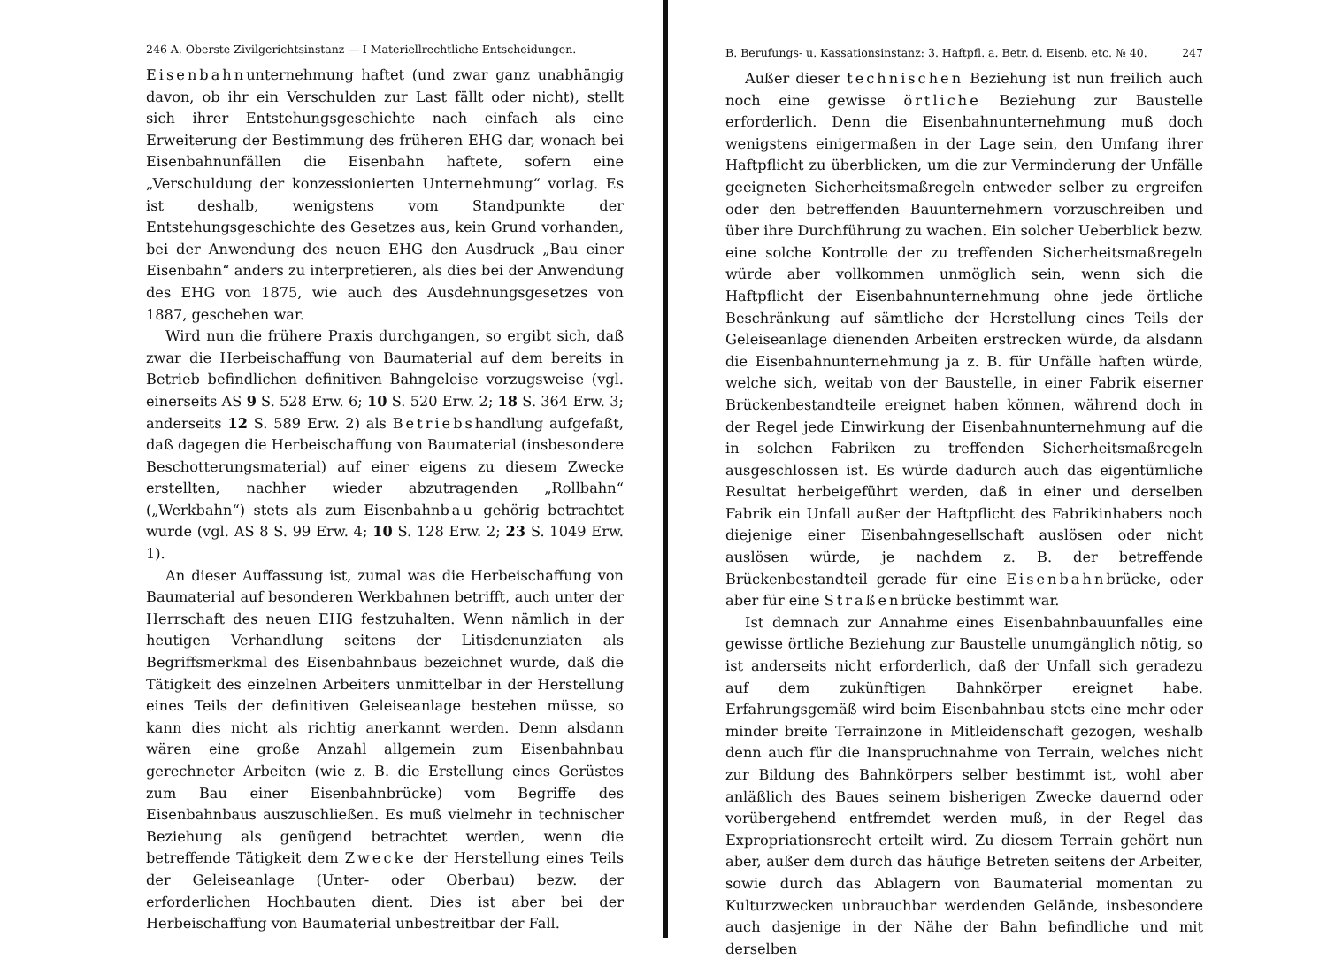246 A. Oberste Zivilgerichtsinstanz — I Materiellrechtliche Entscheidungen.
Eisenbahnunternehmung haftet (und zwar ganz unabhängig davon, ob ihr ein Verschulden zur Last fällt oder nicht), stellt sich ihrer Entstehungsgeschichte nach einfach als eine Erweiterung der Bestimmung des früheren EHG dar, wonach bei Eisenbahnunfällen die Eisenbahn haftete, sofern eine „Verschuldung der konzessionierten Unternehmung“ vorlag. Es ist deshalb, wenigstens vom Standpunkte der Entstehungsgeschichte des Gesetzes aus, kein Grund vorhanden, bei der Anwendung des neuen EHG den Ausdruck „Bau einer Eisenbahn“ anders zu interpretieren, als dies bei der Anwendung des EHG von 1875, wie auch des Ausdehnungsgesetzes von 1887, geschehen war.
Wird nun die frühere Praxis durchgangen, so ergibt sich, daß zwar die Herbeischaffung von Baumaterial auf dem bereits in Betrieb befindlichen definitiven Bahngeleise vorzugsweise (vgl. einerseits AS 9 S. 528 Erw. 6; 10 S. 520 Erw. 2; 18 S. 364 Erw. 3; anderseits 12 S. 589 Erw. 2) als Betriebshandlung aufgefaßt, daß dagegen die Herbeischaffung von Baumaterial (insbesondere Beschotterungsmaterial) auf einer eigens zu diesem Zwecke erstellten, nachher wieder abzutragenden „Rollbahn“ („Werkbahn“) stets als zum Eisenbahnbau gehörig betrachtet wurde (vgl. AS 8 S. 99 Erw. 4; 10 S. 128 Erw. 2; 23 S. 1049 Erw. 1).
An dieser Auffassung ist, zumal was die Herbeischaffung von Baumaterial auf besonderen Werkbahnen betrifft, auch unter der Herrschaft des neuen EHG festzuhalten. Wenn nämlich in der heutigen Verhandlung seitens der Litisdenunziaten als Begriffsmerkmal des Eisenbahnbaus bezeichnet wurde, daß die Tätigkeit des einzelnen Arbeiters unmittelbar in der Herstellung eines Teils der definitiven Geleiseanlage bestehen müsse, so kann dies nicht als richtig anerkannt werden. Denn alsdann wären eine große Anzahl allgemein zum Eisenbahnbau gerechneter Arbeiten (wie z. B. die Erstellung eines Gerüstes zum Bau einer Eisenbahnbrücke) vom Begriffe des Eisenbahnbaus auszuschließen. Es muß vielmehr in technischer Beziehung als genügend betrachtet werden, wenn die betreffende Tätigkeit dem Zwecke der Herstellung eines Teils der Geleiseanlage (Unter- oder Oberbau) bezw. der erforderlichen Hochbauten dient. Dies ist aber bei der Herbeischaffung von Baumaterial unbestreitbar der Fall.
B. Berufungs- u. Kassationsinstanz: 3. Haftpfl. a. Betr. d. Eisenb. etc. № 40. 247
Außer dieser technischen Beziehung ist nun freilich auch noch eine gewisse örtliche Beziehung zur Baustelle erforderlich. Denn die Eisenbahnunternehmung muß doch wenigstens einigermaßen in der Lage sein, den Umfang ihrer Haftpflicht zu überblicken, um die zur Verminderung der Unfälle geeigneten Sicherheitsmaßregeln entweder selber zu ergreifen oder den betreffenden Bauunternehmern vorzuschreiben und über ihre Durchführung zu wachen. Ein solcher Ueberblick bezw. eine solche Kontrolle der zu treffenden Sicherheitsmaßregeln würde aber vollkommen unmöglich sein, wenn sich die Haftpflicht der Eisenbahnunternehmung ohne jede örtliche Beschränkung auf sämtliche der Herstellung eines Teils der Geleiseanlage dienenden Arbeiten erstrecken würde, da alsdann die Eisenbahnunternehmung ja z. B. für Unfälle haften würde, welche sich, weitab von der Baustelle, in einer Fabrik eiserner Brückenbestandteile ereignet haben können, während doch in der Regel jede Einwirkung der Eisenbahnunternehmung auf die in solchen Fabriken zu treffenden Sicherheitsmaßregeln ausgeschlossen ist. Es würde dadurch auch das eigentümliche Resultat herbeigeführt werden, daß in einer und derselben Fabrik ein Unfall außer der Haftpflicht des Fabrikinhabers noch diejenige einer Eisenbahngesellschaft auslösen oder nicht auslösen würde, je nachdem z. B. der betreffende Brückenbestandteil gerade für eine Eisenbahnbrücke, oder aber für eine Straßenbrücke bestimmt war.
Ist demnach zur Annahme eines Eisenbahnbauunfalles eine gewisse örtliche Beziehung zur Baustelle unumgänglich nötig, so ist anderseits nicht erforderlich, daß der Unfall sich geradezu auf dem zukünftigen Bahnkörper ereignet habe. Erfahrungsgemäß wird beim Eisenbahnbau stets eine mehr oder minder breite Terrainzone in Mitleidenschaft gezogen, weshalb denn auch für die Inanspruchnahme von Terrain, welches nicht zur Bildung des Bahnkörpers selber bestimmt ist, wohl aber anläßlich des Baues seinem bisherigen Zwecke dauernd oder vorübergehend entfremdet werden muß, in der Regel das Expropriationsrecht erteilt wird. Zu diesem Terrain gehört nun aber, außer dem durch das häufige Betreten seitens der Arbeiter, sowie durch das Ablagern von Baumaterial momentan zu Kulturzwecken unbrauchbar werdenden Gelände, insbesondere auch dasjenige in der Nähe der Bahn befindliche und mit derselben